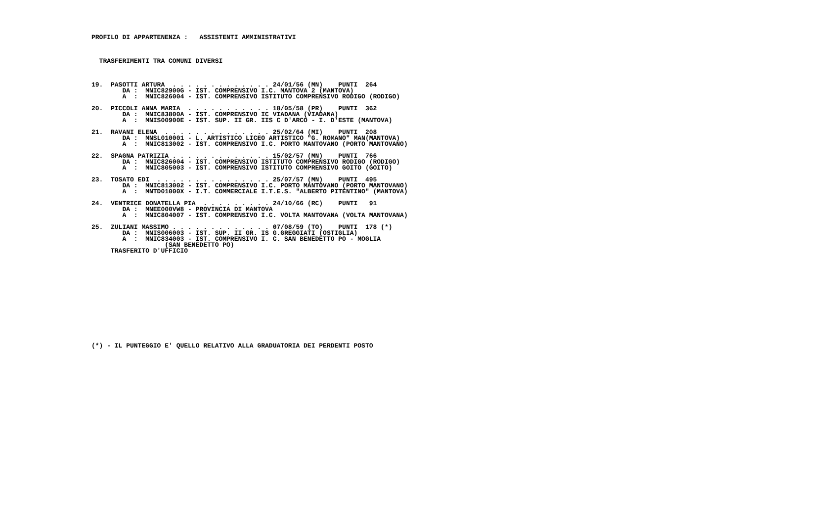PROFILO DI APPARTENENZA :   ASSISTENTI AMMINISTRATIVI



  TRASFERIMENTI TRA COMUNI DIVERSI



19.  PASOTTI ARTURA  . . . . . . . . . . . . . 24/01/56 (MN)    PUNTI  264
        DA :  MNIC82900G - IST. COMPRENSIVO I.C. MANTOVA 2 (MANTOVA)
        A  :  MNIC826004 - IST. COMPRENSIVO ISTITUTO COMPRENSIVO RODIGO (RODIGO)

20.  PICCOLI ANNA MARIA  . . . . . . . . . . . 18/05/58 (PR)    PUNTI  362
        DA :  MNIC83800A - IST. COMPRENSIVO IC VIADANA (VIADANA)
        A  :  MNIS00900E - IST. SUP. II GR. IIS C D'ARCO - I. D'ESTE (MANTOVA)

21.  RAVANI ELENA  . . . . . . . . . . . . . . 25/02/64 (MI)    PUNTI  208
        DA :  MNSL010001 - L. ARTISTICO LICEO ARTISTICO "G. ROMANO" MAN(MANTOVA)
        A  :  MNIC813002 - IST. COMPRENSIVO I.C. PORTO MANTOVANO (PORTO MANTOVANO)

22.  SPAGNA PATRIZIA . . . . . . . . . . . . . 15/02/57 (MN)    PUNTI  766
        DA :  MNIC826004 - IST. COMPRENSIVO ISTITUTO COMPRENSIVO RODIGO (RODIGO)
        A  :  MNIC805003 - IST. COMPRENSIVO ISTITUTO COMPRENSIVO GOITO (GOITO)

23.  TOSATO EDI  . . . . . . . . . . . . . . . 25/07/57 (MN)    PUNTI  495
        DA :  MNIC813002 - IST. COMPRENSIVO I.C. PORTO MANTOVANO (PORTO MANTOVANO)
        A  :  MNTD01000X - I.T. COMMERCIALE I.T.E.S. "ALBERTO PITENTINO" (MANTOVA)

24.  VENTRICE DONATELLA PIA  . . . . . . . . . 24/10/66 (RC)    PUNTI   91
        DA :  MNEE000VW8 - PROVINCIA DI MANTOVA
        A  :  MNIC804007 - IST. COMPRENSIVO I.C. VOLTA MANTOVANA (VOLTA MANTOVANA)

25.  ZULIANI MASSIMO . . . . . . . . . . . . . 07/08/59 (TO)    PUNTI  178 (*)
        DA :  MNIS006003 - IST. SUP. II GR. IS G.GREGGIATI (OSTIGLIA)
        A  :  MNIC834003 - IST. COMPRENSIVO I. C. SAN BENEDETTO PO - MOGLIA
                   (SAN BENEDETTO PO)
     TRASFERITO D'UFFICIO















(*) - IL PUNTEGGIO E' QUELLO RELATIVO ALLA GRADUATORIA DEI PERDENTI POSTO